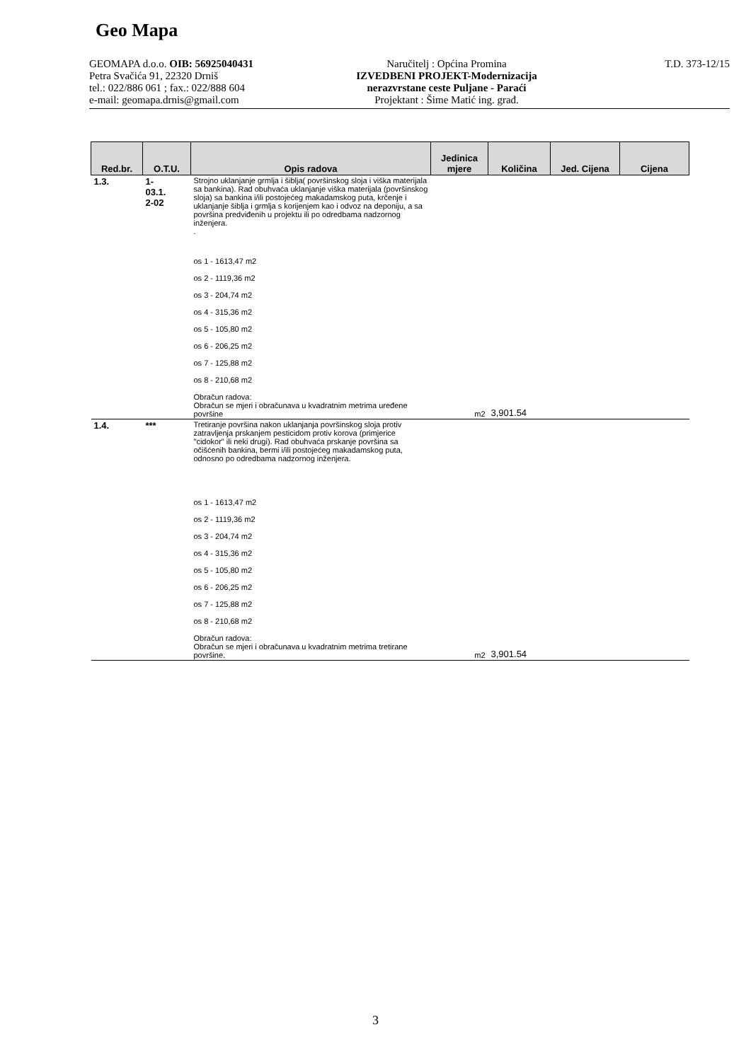Geo Mapa
GEOMAPA d.o.o. OIB: 56925040431
Petra Svačića 91, 22320 Drniš
tel.: 022/886 061 ; fax.: 022/888 604
e-mail: geomapa.drnis@gmail.com
Naručitelj : Općina Promina
IZVEDBENI PROJEKT-Modernizacija
nerazvrstane ceste Puljane - Paraći
Projektant : Šime Matić ing. građ.
T.D. 373-12/15
| Red.br. | O.T.U. | Opis radova | Jedinica mjere | Količina | Jed. Cijena | Cijena |
| --- | --- | --- | --- | --- | --- | --- |
| 1.3. | 1- 03.1. 2-02 | Strojno uklanjanje grmlja i šiblja( površinskog sloja i viška materijala sa bankina). Rad obuhvaća uklanjanje viška materijala (površinskog sloja) sa bankina i/ili postojećeg makadamskog puta, krčenje i uklanjanje šiblja i grmlja s korijenjem kao i odvoz na deponiju, a sa površina predviđenih u projektu ili po odredbama nadzornog inženjera. . os 1 - 1613,47 m2 os 2 - 1119,36 m2 os 3 - 204,74 m2 os 4 - 315,36 m2 os 5 - 105,80 m2 os 6 - 206,25 m2 os 7 - 125,88 m2 os 8 - 210,68 m2 Obračun radova: Obračun se mjeri i obračunava u kvadratnim metrima uređene površine | m2 | 3,901.54 | | |
| 1.4. | *** | Tretiranje površina nakon uklanjanja površinskog sloja protiv zatravljenja prskanjem pesticidom protiv korova (primjerice "cidokor" ili neki drugi). Rad obuhvaća prskanje površina sa očišćenih bankina, bermi i/ili postojećeg makadamskog puta, odnosno po odredbama nadzornog inženjera. os 1 - 1613,47 m2 os 2 - 1119,36 m2 os 3 - 204,74 m2 os 4 - 315,36 m2 os 5 - 105,80 m2 os 6 - 206,25 m2 os 7 - 125,88 m2 os 8 - 210,68 m2 Obračun radova: Obračun se mjeri i obračunava u kvadratnim metrima tretirane površine. | m2 | 3,901.54 | | |
3